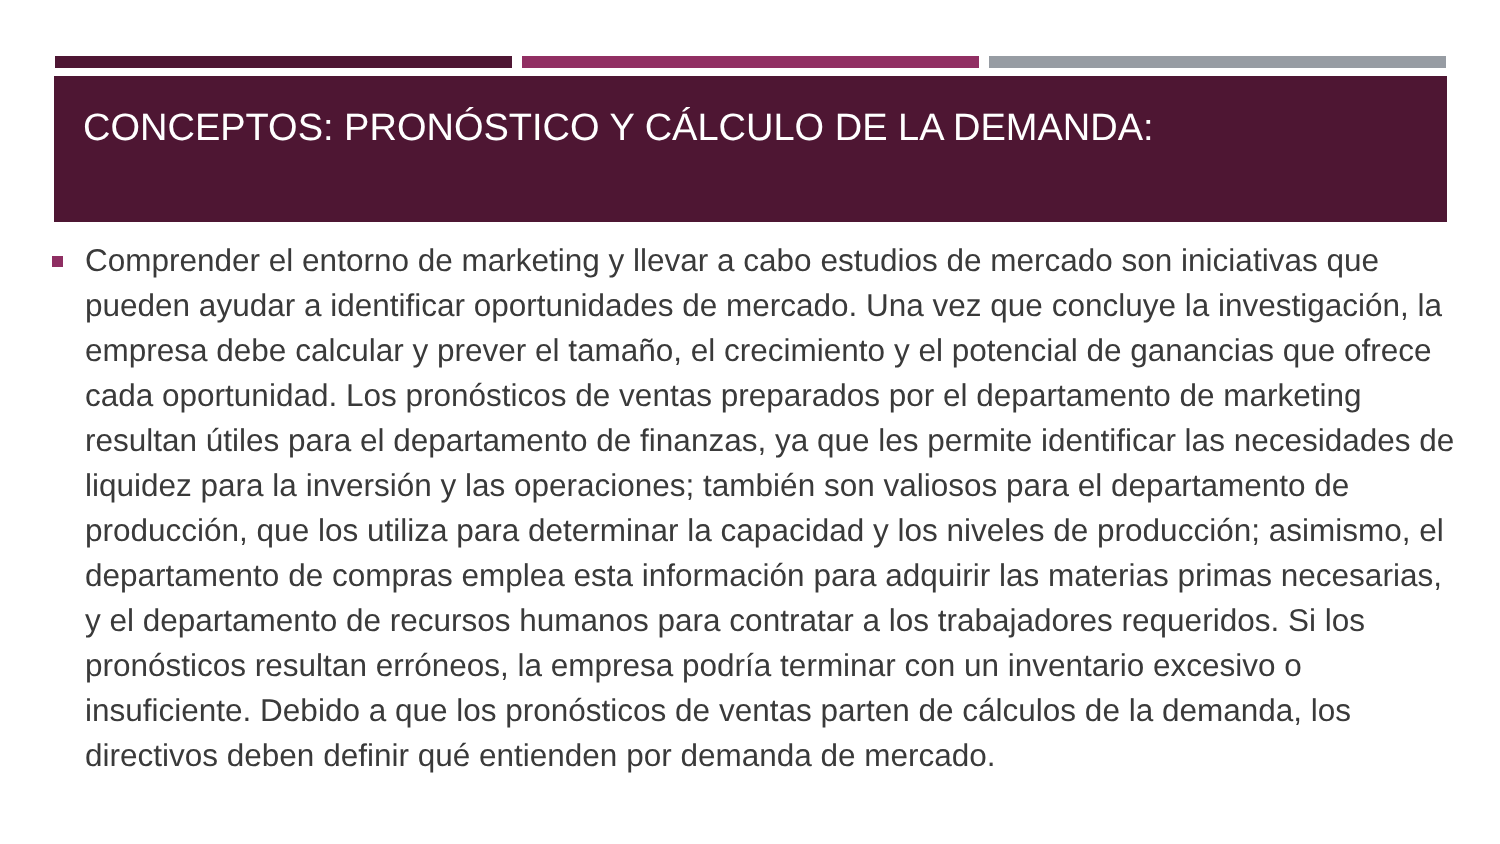CONCEPTOS: PRONÓSTICO Y CÁLCULO DE LA DEMANDA:
Comprender el entorno de marketing y llevar a cabo estudios de mercado son iniciativas que pueden ayudar a identificar oportunidades de mercado. Una vez que concluye la investigación, la empresa debe calcular y prever el tamaño, el crecimiento y el potencial de ganancias que ofrece cada oportunidad. Los pronósticos de ventas preparados por el departamento de marketing resultan útiles para el departamento de finanzas, ya que les permite identificar las necesidades de liquidez para la inversión y las operaciones; también son valiosos para el departamento de producción, que los utiliza para determinar la capacidad y los niveles de producción; asimismo, el departamento de compras emplea esta información para adquirir las materias primas necesarias, y el departamento de recursos humanos para contratar a los trabajadores requeridos. Si los pronósticos resultan erróneos, la empresa podría terminar con un inventario excesivo o insuficiente. Debido a que los pronósticos de ventas parten de cálculos de la demanda, los directivos deben definir qué entienden por demanda de mercado.